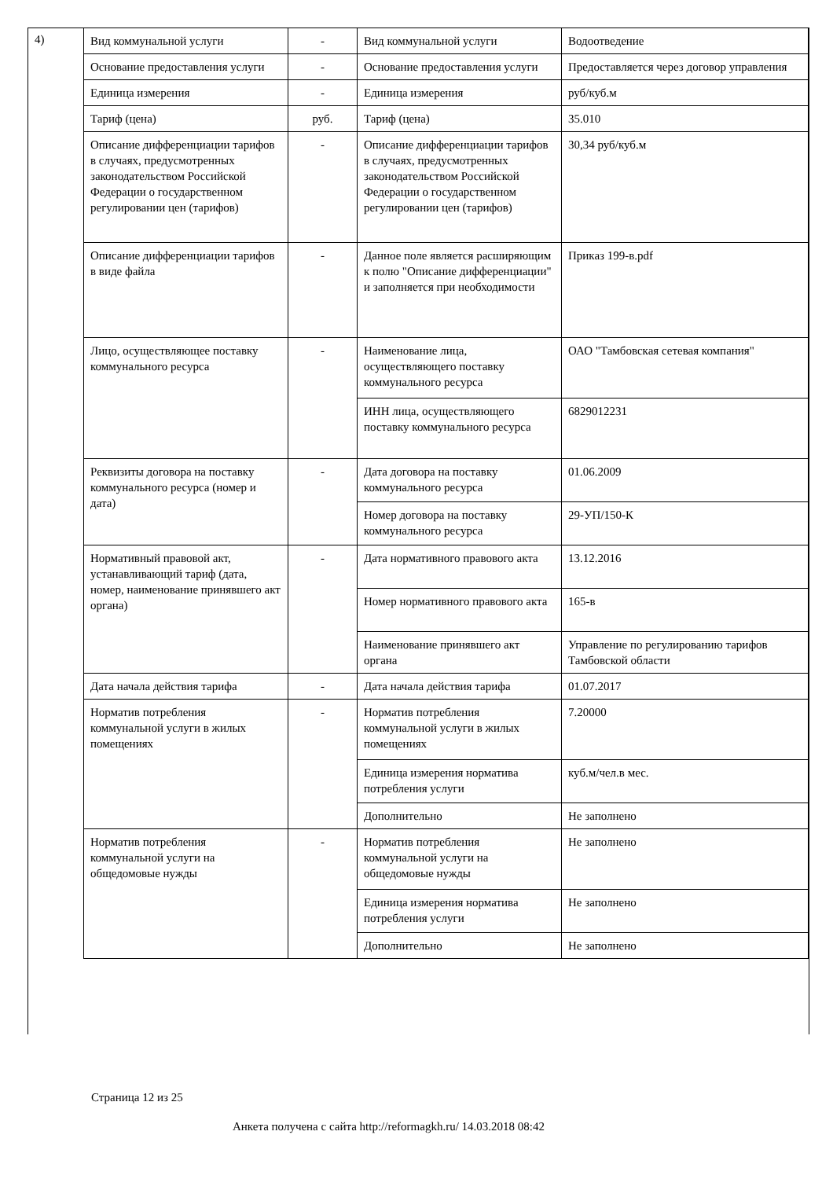4)
| Вид коммунальной услуги | - | Вид коммунальной услуги | Водоотведение |
| Основание предоставления услуги | - | Основание предоставления услуги | Предоставляется через договор управления |
| Единица измерения | - | Единица измерения | руб/куб.м |
| Тариф (цена) | руб. | Тариф (цена) | 35.010 |
| Описание дифференциации тарифов в случаях, предусмотренных законодательством Российской Федерации о государственном регулировании цен (тарифов) | - | Описание дифференциации тарифов в случаях, предусмотренных законодательством Российской Федерации о государственном регулировании цен (тарифов) | 30,34 руб/куб.м |
| Описание дифференциации тарифов в виде файла | - | Данное поле является расширяющим к полю "Описание дифференциации" и заполняется при необходимости | Приказ 199-в.pdf |
| Лицо, осуществляющее поставку коммунального ресурса | - | Наименование лица, осуществляющего поставку коммунального ресурса | ОАО "Тамбовская сетевая компания" |
| | | ИНН лица, осуществляющего поставку коммунального ресурса | 6829012231 |
| Реквизиты договора на поставку коммунального ресурса (номер и дата) | - | Дата договора на поставку коммунального ресурса | 01.06.2009 |
| | | Номер договора на поставку коммунального ресурса | 29-УП/150-К |
| Нормативный правовой акт, устанавливающий тариф (дата, номер, наименование принявшего акт органа) | - | Дата нормативного правового акта | 13.12.2016 |
| | | Номер нормативного правового акта | 165-в |
| | | Наименование принявшего акт органа | Управление по регулированию тарифов Тамбовской области |
| Дата начала действия тарифа | - | Дата начала действия тарифа | 01.07.2017 |
| Норматив потребления коммунальной услуги в жилых помещениях | - | Норматив потребления коммунальной услуги в жилых помещениях | 7.20000 |
| | | Единица измерения норматива потребления услуги | куб.м/чел.в мес. |
| | | Дополнительно | Не заполнено |
| Норматив потребления коммунальной услуги на общедомовые нужды | - | Норматив потребления коммунальной услуги на общедомовые нужды | Не заполнено |
| | | Единица измерения норматива потребления услуги | Не заполнено |
| | | Дополнительно | Не заполнено |
Страница 12 из 25
Анкета получена с сайта http://reformagkh.ru/ 14.03.2018 08:42